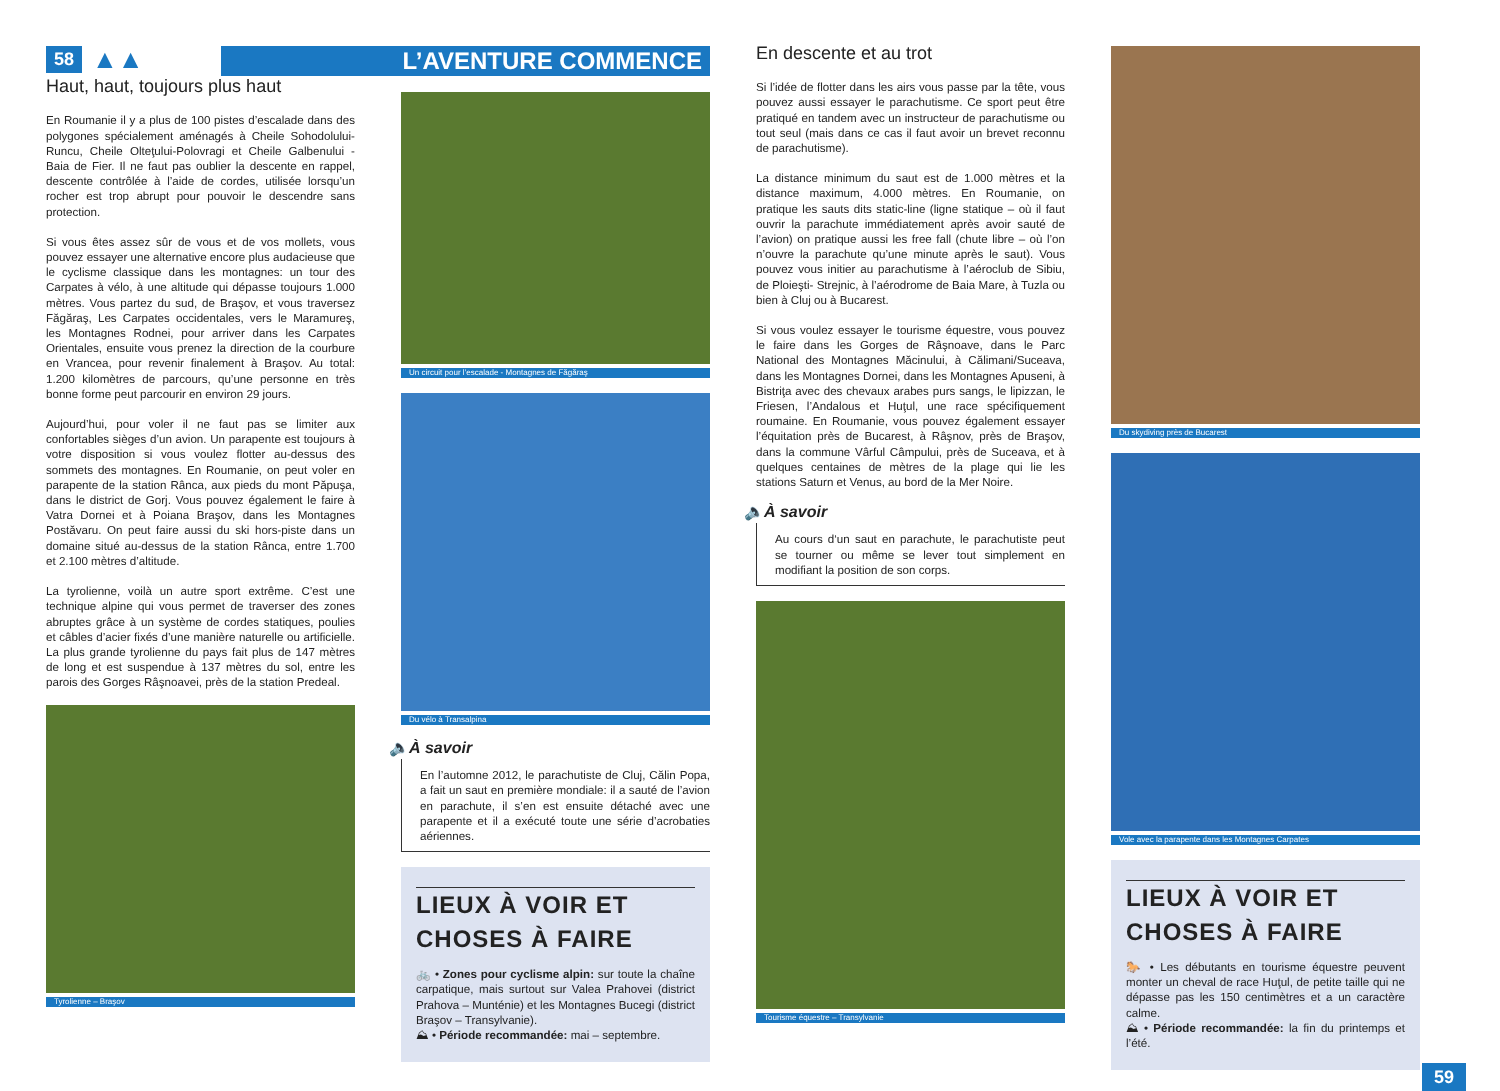58 ▲▲
Haut, haut, toujours plus haut
En Roumanie il y a plus de 100 pistes d’escalade dans des polygones spécialement aménagés à Cheile Sohodolului-Runcu, Cheile Olteţului-Polovragi et Cheile Galbenului - Baia de Fier. Il ne faut pas oublier la descente en rappel, descente contrôlée à l’aide de cordes, utilisée lorsqu’un rocher est trop abrupt pour pouvoir le descendre sans protection.
Si vous êtes assez sûr de vous et de vos mollets, vous pouvez essayer une alternative encore plus audacieuse que le cyclisme classique dans les montagnes: un tour des Carpates à vélo, à une altitude qui dépasse toujours 1.000 mètres. Vous partez du sud, de Braşov, et vous traversez Făgăraş, Les Carpates occidentales, vers le Maramureş, les Montagnes Rodnei, pour arriver dans les Carpates Orientales, ensuite vous prenez la direction de la courbure en Vrancea, pour revenir finalement à Braşov. Au total: 1.200 kilomètres de parcours, qu’une personne en très bonne forme peut parcourir en environ 29 jours.
Aujourd’hui, pour voler il ne faut pas se limiter aux confortables sièges d’un avion. Un parapente est toujours à votre disposition si vous voulez flotter au-dessus des sommets des montagnes. En Roumanie, on peut voler en parapente de la station Rânca, aux pieds du mont Păpuşa, dans le district de Gorj. Vous pouvez également le faire à Vatra Dornei et à Poiana Braşov, dans les Montagnes Postăvaru. On peut faire aussi du ski hors-piste dans un domaine situé au-dessus de la station Rânca, entre 1.700 et 2.100 mètres d’altitude.
La tyrolienne, voilà un autre sport extrême. C’est une technique alpine qui vous permet de traverser des zones abruptes grâce à un système de cordes statiques, poulies et câbles d’acier fixés d’une manière naturelle ou artificielle. La plus grande tyrolienne du pays fait plus de 147 mètres de long et est suspendue à 137 mètres du sol, entre les parois des Gorges Râşnoavei, près de la station Predeal.
Tyrolienne – Braşov
L’AVENTURE COMMENCE
Un circuit pour l’escalade - Montagnes de Făgăraş
Du vélo à Transalpina
🔈À savoir
En l’automne 2012, le parachutiste de Cluj, Călin Popa, a fait un saut en première mondiale: il a sauté de l’avion en parachute, il s’en est ensuite détaché avec une parapente et il a exécuté toute une série d’acrobaties aériennes.
LIEUX À VOIR ET CHOSES À FAIRE
🚲 • Zones pour cyclisme alpin: sur toute la chaîne carpatique, mais surtout sur Valea Prahovei (district Prahova – Munténie) et les Montagnes Bucegi (district Braşov – Transylvanie).
⛰ • Période recommandée: mai – septembre.
En descente et au trot
Si l’idée de flotter dans les airs vous passe par la tête, vous pouvez aussi essayer le parachutisme. Ce sport peut être pratiqué en tandem avec un instructeur de parachutisme ou tout seul (mais dans ce cas il faut avoir un brevet reconnu de parachutisme).
La distance minimum du saut est de 1.000 mètres et la distance maximum, 4.000 mètres. En Roumanie, on pratique les sauts dits static-line (ligne statique – où il faut ouvrir la parachute immédiatement après avoir sauté de l’avion) on pratique aussi les free fall (chute libre – où l’on n’ouvre la parachute qu’une minute après le saut). Vous pouvez vous initier au parachutisme à l’aéroclub de Sibiu, de Ploieşti- Strejnic, à l’aérodrome de Baia Mare, à Tuzla ou bien à Cluj ou à Bucarest.
Si vous voulez essayer le tourisme équestre, vous pouvez le faire dans les Gorges de Râşnoave, dans le Parc National des Montagnes Măcinului, à Călimani/Suceava, dans les Montagnes Dornei, dans les Montagnes Apuseni, à Bistriţa avec des chevaux arabes purs sangs, le lipizzan, le Friesen, l’Andalous et Huţul, une race spécifiquement roumaine. En Roumanie, vous pouvez également essayer l’équitation près de Bucarest, à Râşnov, près de Braşov, dans la commune Vârful Câmpului, près de Suceava, et à quelques centaines de mètres de la plage qui lie les stations Saturn et Venus, au bord de la Mer Noire.
🔈À savoir
Au cours d‘un saut en parachute, le parachutiste peut se tourner ou même se lever tout simplement en modifiant la position de son corps.
Tourisme équestre – Transylvanie
Du skydiving près de Bucarest
Vole avec la parapente dans les Montagnes Carpates
LIEUX À VOIR ET CHOSES À FAIRE
🐎 • Les débutants en tourisme équestre peuvent monter un cheval de race Huţul, de petite taille qui ne dépasse pas les 150 centimètres et a un caractère calme.
⛰ • Période recommandée: la fin du printemps et l’été.
59